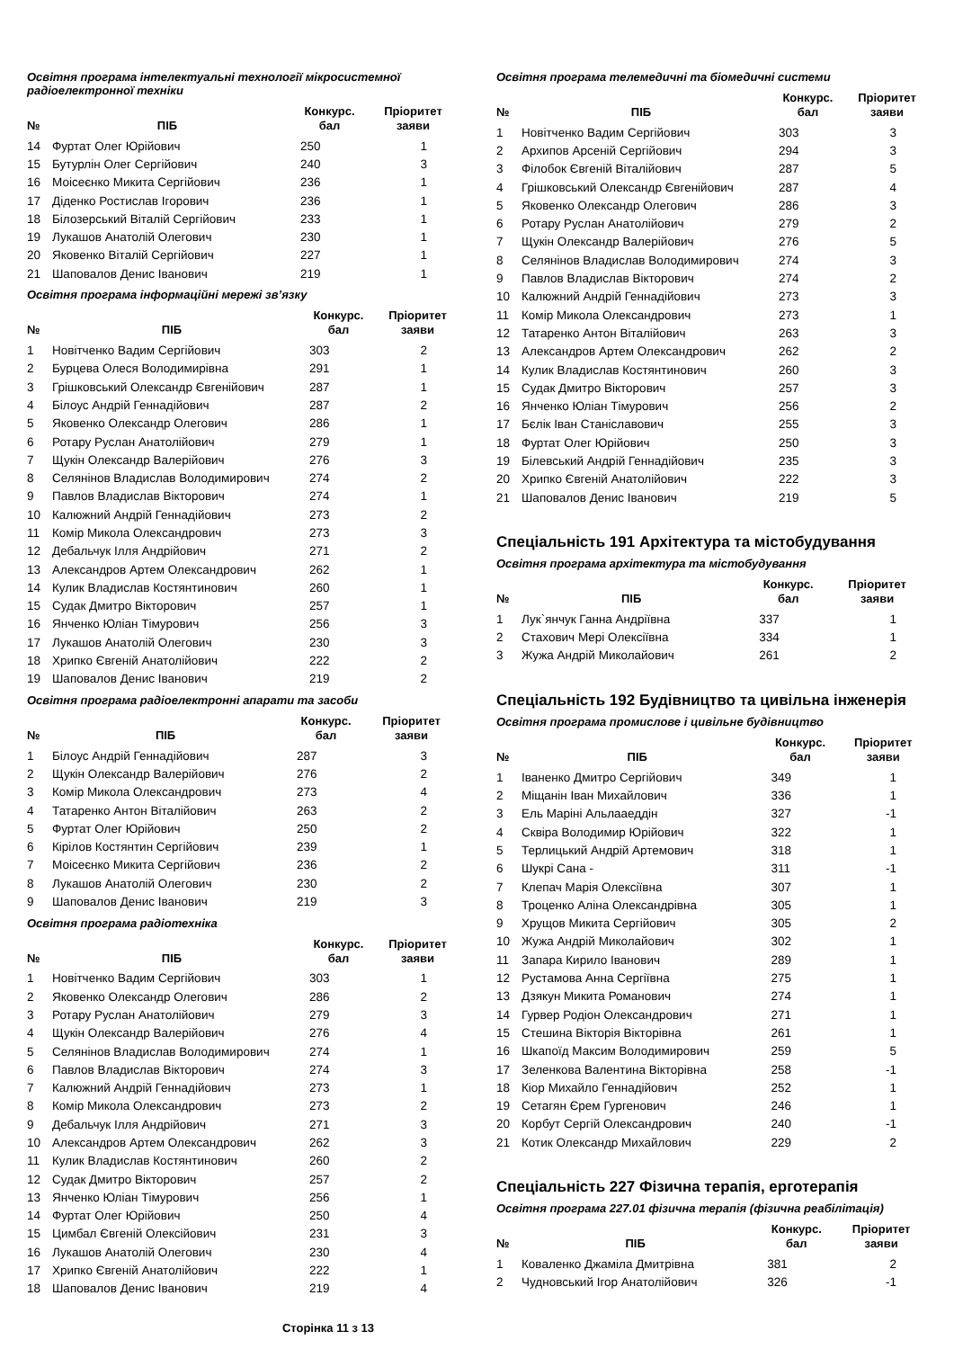Освітня програма інтелектуальні технології мікросистемної радіоелектронної техніки
| № | ПІБ | Конкурс. бал | Пріоритет заяви |
| --- | --- | --- | --- |
| 14 | Фуртат Олег Юрійович | 250 | 1 |
| 15 | Бутурлін Олег Сергійович | 240 | 3 |
| 16 | Моісеєнко Микита Сергійович | 236 | 1 |
| 17 | Діденко Ростислав Ігорович | 236 | 1 |
| 18 | Білозерський Віталій Сергійович | 233 | 1 |
| 19 | Лукашов Анатолій Олегович | 230 | 1 |
| 20 | Яковенко Віталій Сергійович | 227 | 1 |
| 21 | Шаповалов Денис Іванович | 219 | 1 |
Освітня програма інформаційні мережі зв’язку
| № | ПІБ | Конкурс. бал | Пріоритет заяви |
| --- | --- | --- | --- |
| 1 | Новітченко Вадим Сергійович | 303 | 2 |
| 2 | Бурцева Олеся Володимирівна | 291 | 1 |
| 3 | Грішковський Олександр Євгенійович | 287 | 1 |
| 4 | Білоус Андрій Геннадійович | 287 | 2 |
| 5 | Яковенко Олександр Олегович | 286 | 1 |
| 6 | Ротару Руслан Анатолійович | 279 | 1 |
| 7 | Щукін Олександр Валерійович | 276 | 3 |
| 8 | Селянінов Владислав Володимирович | 274 | 2 |
| 9 | Павлов Владислав Вікторович | 274 | 1 |
| 10 | Калюжний Андрій Геннадійович | 273 | 2 |
| 11 | Комір Микола Олександрович | 273 | 3 |
| 12 | Дебальчук Ілля Андрійович | 271 | 2 |
| 13 | Александров Артем Олександрович | 262 | 1 |
| 14 | Кулик Владислав Костянтинович | 260 | 1 |
| 15 | Судак Дмитро Вікторович | 257 | 1 |
| 16 | Янченко Юліан Тімурович | 256 | 3 |
| 17 | Лукашов Анатолій Олегович | 230 | 3 |
| 18 | Хрипко Євгеній Анатолійович | 222 | 2 |
| 19 | Шаповалов Денис Іванович | 219 | 2 |
Освітня програма радіоелектронні апарати та засоби
| № | ПІБ | Конкурс. бал | Пріоритет заяви |
| --- | --- | --- | --- |
| 1 | Білоус Андрій Геннадійович | 287 | 3 |
| 2 | Щукін Олександр Валерійович | 276 | 2 |
| 3 | Комір Микола Олександрович | 273 | 4 |
| 4 | Татаренко Антон Віталійович | 263 | 2 |
| 5 | Фуртат Олег Юрійович | 250 | 2 |
| 6 | Кірілов Костянтин Сергійович | 239 | 1 |
| 7 | Моісеєнко Микита Сергійович | 236 | 2 |
| 8 | Лукашов Анатолій Олегович | 230 | 2 |
| 9 | Шаповалов Денис Іванович | 219 | 3 |
Освітня програма радіотехніка
| № | ПІБ | Конкурс. бал | Пріоритет заяви |
| --- | --- | --- | --- |
| 1 | Новітченко Вадим Сергійович | 303 | 1 |
| 2 | Яковенко Олександр Олегович | 286 | 2 |
| 3 | Ротару Руслан Анатолійович | 279 | 3 |
| 4 | Щукін Олександр Валерійович | 276 | 4 |
| 5 | Селянінов Владислав Володимирович | 274 | 1 |
| 6 | Павлов Владислав Вікторович | 274 | 3 |
| 7 | Калюжний Андрій Геннадійович | 273 | 1 |
| 8 | Комір Микола Олександрович | 273 | 2 |
| 9 | Дебальчук Ілля Андрійович | 271 | 3 |
| 10 | Александров Артем Олександрович | 262 | 3 |
| 11 | Кулик Владислав Костянтинович | 260 | 2 |
| 12 | Судак Дмитро Вікторович | 257 | 2 |
| 13 | Янченко Юліан Тімурович | 256 | 1 |
| 14 | Фуртат Олег Юрійович | 250 | 4 |
| 15 | Цимбал Євгеній Олексійович | 231 | 3 |
| 16 | Лукашов Анатолій Олегович | 230 | 4 |
| 17 | Хрипко Євгеній Анатолійович | 222 | 1 |
| 18 | Шаповалов Денис Іванович | 219 | 4 |
Сторінка 11 з 13
Освітня програма телемедичні та біомедичні системи
| № | ПІБ | Конкурс. бал | Пріоритет заяви |
| --- | --- | --- | --- |
| 1 | Новітченко Вадим Сергійович | 303 | 3 |
| 2 | Архипов Арсеній Сергійович | 294 | 3 |
| 3 | Філобок Євгеній Віталійович | 287 | 5 |
| 4 | Грішковський Олександр Євгенійович | 287 | 4 |
| 5 | Яковенко Олександр Олегович | 286 | 3 |
| 6 | Ротару Руслан Анатолійович | 279 | 2 |
| 7 | Щукін Олександр Валерійович | 276 | 5 |
| 8 | Селянінов Владислав Володимирович | 274 | 3 |
| 9 | Павлов Владислав Вікторович | 274 | 2 |
| 10 | Калюжний Андрій Геннадійович | 273 | 3 |
| 11 | Комір Микола Олександрович | 273 | 1 |
| 12 | Татаренко Антон Віталійович | 263 | 3 |
| 13 | Александров Артем Олександрович | 262 | 2 |
| 14 | Кулик Владислав Костянтинович | 260 | 3 |
| 15 | Судак Дмитро Вікторович | 257 | 3 |
| 16 | Янченко Юліан Тімурович | 256 | 2 |
| 17 | Бєлік Іван Станіславович | 255 | 3 |
| 18 | Фуртат Олег Юрійович | 250 | 3 |
| 19 | Білевський Андрій Геннадійович | 235 | 3 |
| 20 | Хрипко Євгеній Анатолійович | 222 | 3 |
| 21 | Шаповалов Денис Іванович | 219 | 5 |
Спеціальність 191 Архітектура та містобудування
Освітня програма архітектура та містобудування
| № | ПІБ | Конкурс. бал | Пріоритет заяви |
| --- | --- | --- | --- |
| 1 | Лук`янчук Ганна Андріївна | 337 | 1 |
| 2 | Стахович Мері Олексіївна | 334 | 1 |
| 3 | Жужа Андрій Миколайович | 261 | 2 |
Спеціальність 192 Будівництво та цивільна інженерія
Освітня програма промислове і цивільне будівництво
| № | ПІБ | Конкурс. бал | Пріоритет заяви |
| --- | --- | --- | --- |
| 1 | Іваненко Дмитро Сергійович | 349 | 1 |
| 2 | Міщанін Іван Михайлович | 336 | 1 |
| 3 | Ель Маріні Альлааеддін | 327 | -1 |
| 4 | Сквіра Володимир Юрійович | 322 | 1 |
| 5 | Терлицький Андрій Артемович | 318 | 1 |
| 6 | Шукрі Сана - | 311 | -1 |
| 7 | Клепач Марія Олексіївна | 307 | 1 |
| 8 | Троценко Аліна Олександрівна | 305 | 1 |
| 9 | Хрущов Микита Сергійович | 305 | 2 |
| 10 | Жужа Андрій Миколайович | 302 | 1 |
| 11 | Запара Кирило Іванович | 289 | 1 |
| 12 | Рустамова Анна Сергіївна | 275 | 1 |
| 13 | Дзякун Микита Романович | 274 | 1 |
| 14 | Гурвер Родіон Олександрович | 271 | 1 |
| 15 | Стешина Вікторія Вікторівна | 261 | 1 |
| 16 | Шкапоїд Максим Володимирович | 259 | 5 |
| 17 | Зеленкова Валентина Вікторівна | 258 | -1 |
| 18 | Кіор Михайло Геннадійович | 252 | 1 |
| 19 | Сетагян Єрем Гургенович | 246 | 1 |
| 20 | Корбут Сергій Олександрович | 240 | -1 |
| 21 | Котик Олександр Михайлович | 229 | 2 |
Спеціальність 227 Фізична терапія, ерготерапія
Освітня програма 227.01 фізична терапія (фізична реабілітація)
| № | ПІБ | Конкурс. бал | Пріоритет заяви |
| --- | --- | --- | --- |
| 1 | Коваленко Джаміла Дмитрівна | 381 | 2 |
| 2 | Чудновський Ігор Анатолійович | 326 | -1 |